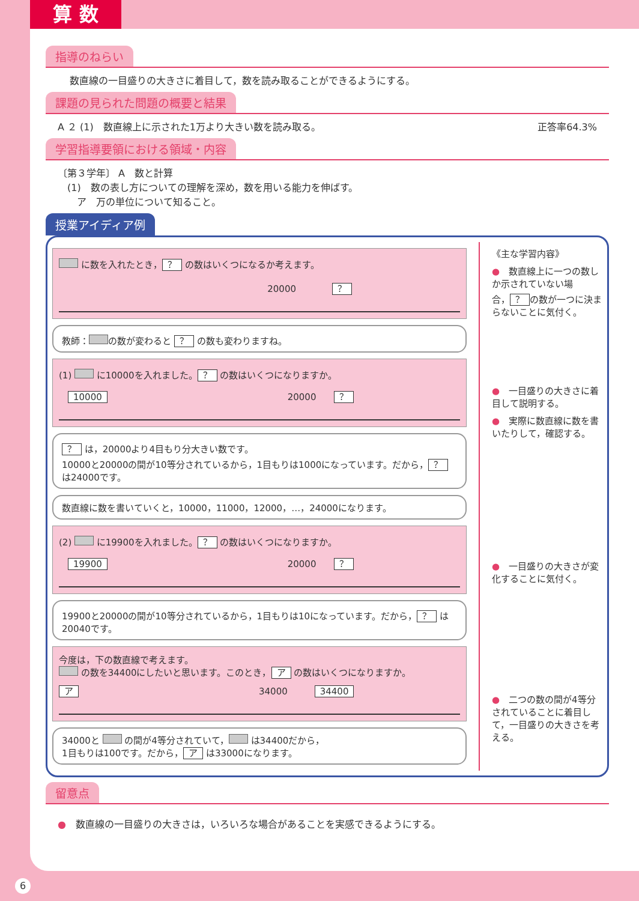算 数
指導のねらい
数直線の一目盛りの大きさに着目して，数を読み取ることができるようにする。
課題の見られた問題の概要と結果
A ２ (1)　数直線上に示された1万より大きい数を読み取る。 正答率64.3%
学習指導要領における領域・内容
〔第３学年〕 A　数と計算
　(1)　数の表し方についての理解を深め，数を用いる能力を伸ばす。
　　ア　万の単位について知ること。
授業アイディア例
に数を入れたとき， ？ の数はいくつになるか考えます。
20000　　　　？
教師： の数が変わると ？ の数も変わりますね。
(1) に10000を入れました。 ？ の数はいくつになりますか。
　10000 20000　　？
？ は，20000より4目もり分大きい数です。
10000と20000の間が10等分されているから，1目もりは1000になっています。だから， ？ は24000です。
数直線に数を書いていくと，10000，11000，12000，…，24000になります。
(2) に19900を入れました。 ？ の数はいくつになりますか。
　19900 20000　　？
19900と20000の間が10等分されているから，1目もりは10になっています。だから， ？ は20040です。
今度は，下の数直線で考えます。
の数を34400にしたいと思います。このとき， ア の数はいくつになりますか。
ア 34000　　　34400
34000と の間が4等分されていて， は34400だから，
1目もりは100です。だから， ア は33000になります。
《主な学習内容》
●　数直線上に一つの数しか示されていない場合， ？ の数が一つに決まらないことに気付く。
●　一目盛りの大きさに着目して説明する。
●　実際に数直線に数を書いたりして，確認する。
●　一目盛りの大きさが変化することに気付く。
●　二つの数の間が4等分されていることに着目して，一目盛りの大きさを考える。
留意点
●　数直線の一目盛りの大きさは，いろいろな場合があることを実感できるようにする。
6